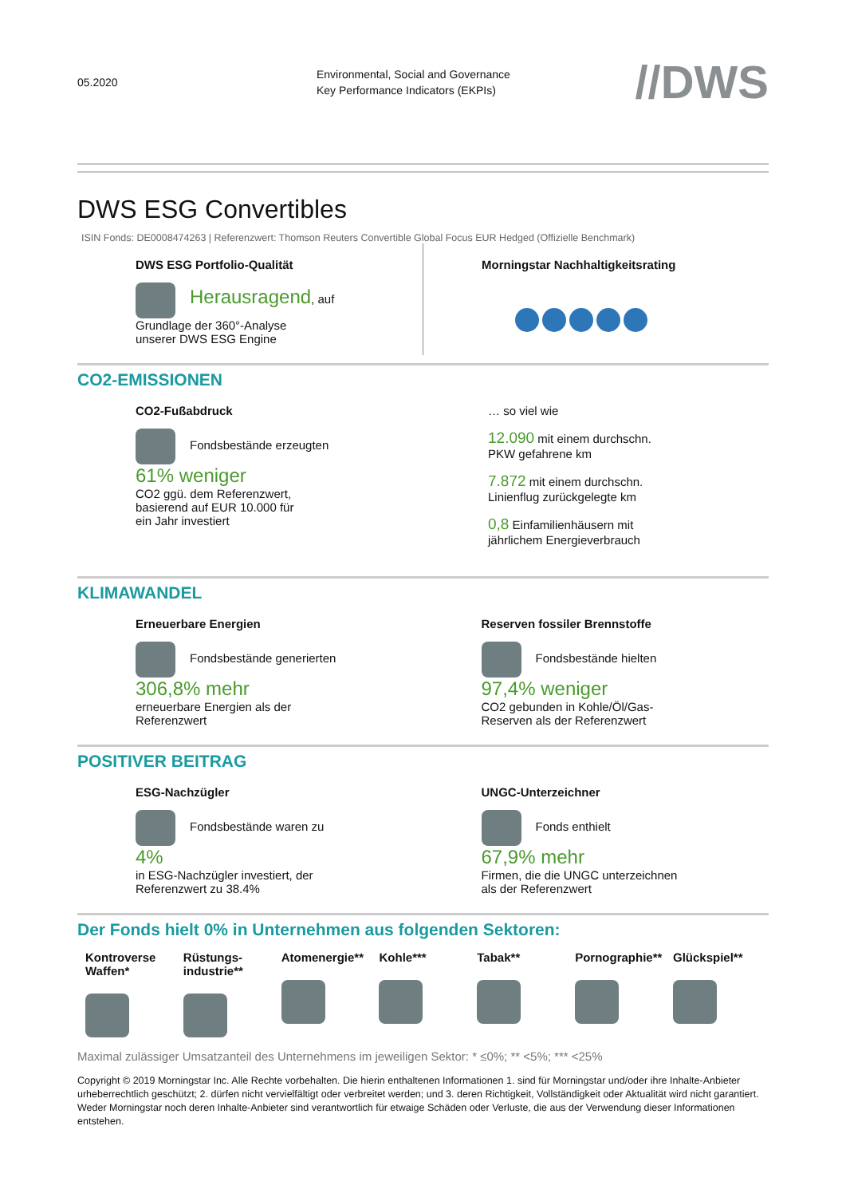05.2020
Environmental, Social and Governance
Key Performance Indicators (EKPIs)
//DWS
DWS ESG Convertibles
ISIN Fonds: DE0008474263 | Referenzwert: Thomson Reuters Convertible Global Focus EUR Hedged (Offizielle Benchmark)
DWS ESG Portfolio-Qualität
Herausragend, auf
Grundlage der 360°-Analyse
unserer DWS ESG Engine
Morningstar Nachhaltigkeitsrating
CO2-EMISSIONEN
CO2-Fußabdruck
Fondsbestände erzeugten
61% weniger
CO2 ggü. dem Referenzwert,
basierend auf EUR 10.000 für
ein Jahr investiert
… so viel wie
12.090 mit einem durchschn.
PKW gefahrene km
7.872 mit einem durchschn.
Linienflug zurückgelegte km
0,8 Einfamilienhäusern mit
jährlichem Energieverbrauch
KLIMAWANDEL
Erneuerbare Energien
Fondsbestände generierten
306,8% mehr
erneuerbare Energien als der
Referenzwert
Reserven fossiler Brennstoffe
Fondsbestände hielten
97,4% weniger
CO2 gebunden in Kohle/Öl/Gas-
Reserven als der Referenzwert
POSITIVER BEITRAG
ESG-Nachzügler
Fondsbestände waren zu
4%
in ESG-Nachzügler investiert, der
Referenzwert zu 38.4%
UNGC-Unterzeichner
Fonds enthielt
67,9% mehr
Firmen, die die UNGC unterzeichnen
als der Referenzwert
Der Fonds hielt 0% in Unternehmen aus folgenden Sektoren:
Kontroverse Waffen*
Rüstungs-industrie**
Atomenergie**
Kohle*** Tabak** Pornographie**
Glückspiel**
Maximal zulässiger Umsatzanteil des Unternehmens im jeweiligen Sektor: * ≤0%; ** <5%; *** <25%
Copyright © 2019 Morningstar Inc. Alle Rechte vorbehalten. Die hierin enthaltenen Informationen 1. sind für Morningstar und/oder ihre Inhalte-Anbieter urheberrechtlich geschützt; 2. dürfen nicht vervielfältigt oder verbreitet werden; und 3. deren Richtigkeit, Vollständigkeit oder Aktualität wird nicht garantiert. Weder Morningstar noch deren Inhalte-Anbieter sind verantwortlich für etwaige Schäden oder Verluste, die aus der Verwendung dieser Informationen entstehen.